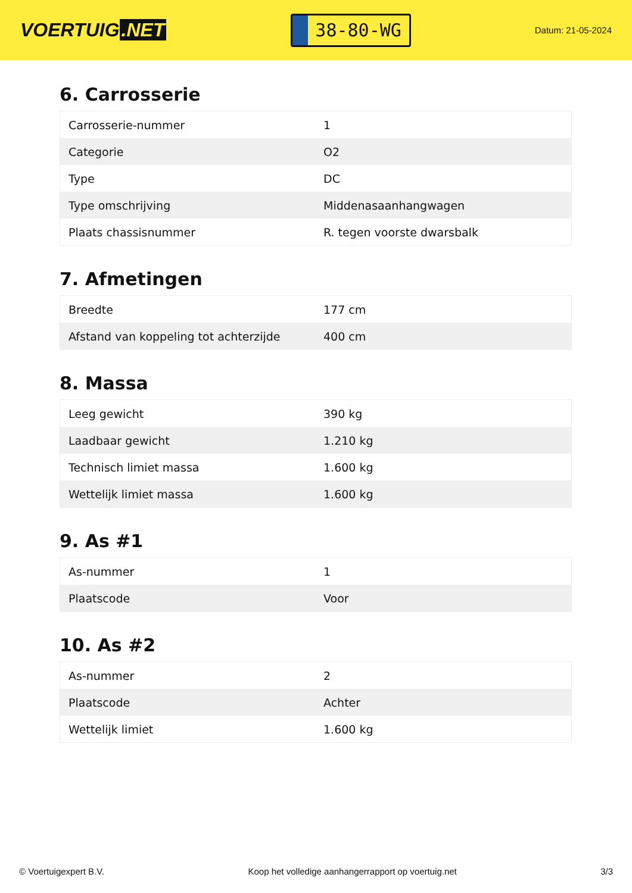VOERTUIG.NET
38-80-WG
Datum: 21-05-2024
6. Carrosserie
| Carrosserie-nummer | 1 |
| Categorie | O2 |
| Type | DC |
| Type omschrijving | Middenasaanhangwagen |
| Plaats chassisnummer | R. tegen voorste dwarsbalk |
7. Afmetingen
| Breedte | 177 cm |
| Afstand van koppeling tot achterzijde | 400 cm |
8. Massa
| Leeg gewicht | 390 kg |
| Laadbaar gewicht | 1.210 kg |
| Technisch limiet massa | 1.600 kg |
| Wettelijk limiet massa | 1.600 kg |
9. As #1
| As-nummer | 1 |
| Plaatscode | Voor |
10. As #2
| As-nummer | 2 |
| Plaatscode | Achter |
| Wettelijk limiet | 1.600 kg |
© Voertuigexpert B.V. Koop het volledige aanhangerrapport op voertuig.net 3/3